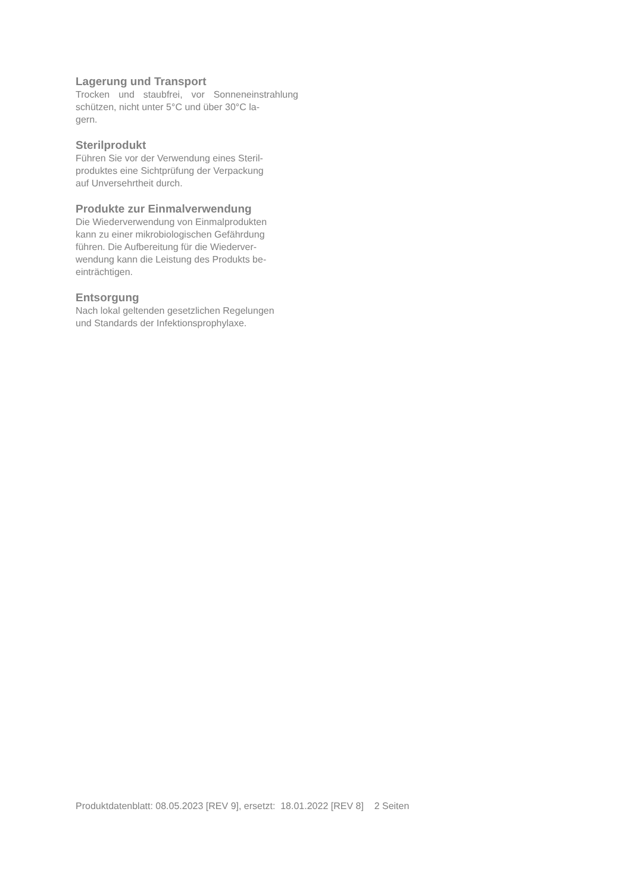Lagerung und Transport
Trocken und staubfrei, vor Sonneneinstrahlung schützen, nicht unter 5°C und über 30°C la-
gern.
Sterilprodukt
Führen Sie vor der Verwendung eines Steril-
produktes eine Sichtprüfung der Verpackung
auf Unversehrtheit durch.
Produkte zur Einmalverwendung
Die Wiederverwendung von Einmalprodukten
kann zu einer mikrobiologischen Gefährdung
führen. Die Aufbereitung für die Wiederver-
wendung kann die Leistung des Produkts be-
einträchtigen.
Entsorgung
Nach lokal geltenden gesetzlichen Regelungen
und Standards der Infektionsprophylaxe.
Produktdatenblatt: 08.05.2023 [REV 9], ersetzt: 18.01.2022 [REV 8] 2 Seiten